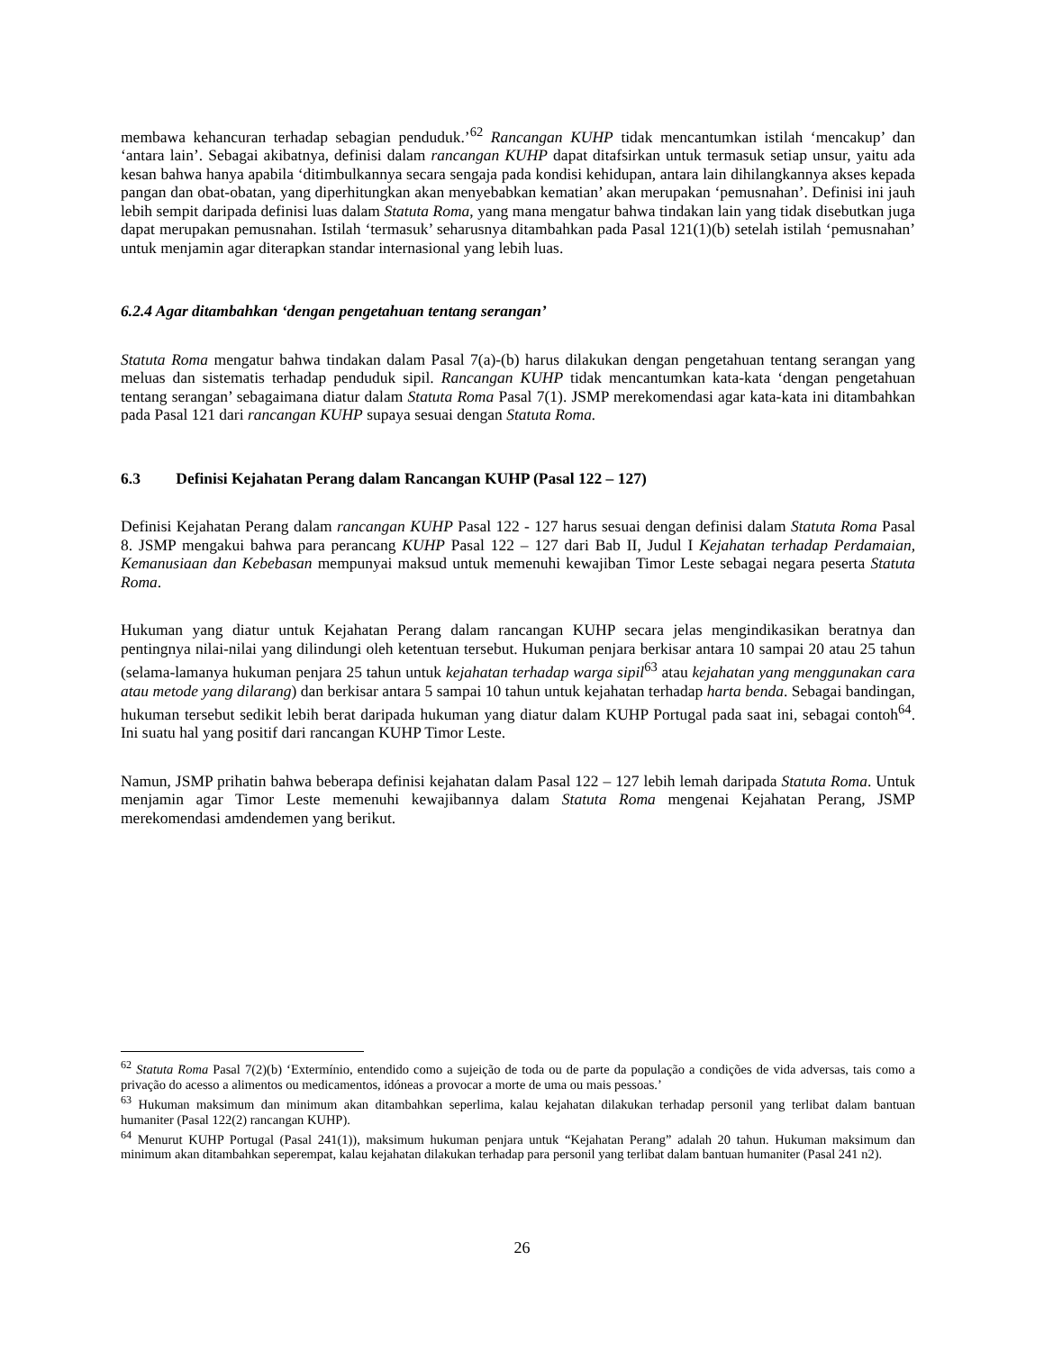membawa kehancuran terhadap sebagian penduduk.’<sup>62</sup> Rancangan KUHP tidak mencantumkan istilah ‘mencakup’ dan ‘antara lain’. Sebagai akibatnya, definisi dalam rancangan KUHP dapat ditafsirkan untuk termasuk setiap unsur, yaitu ada kesan bahwa hanya apabila ‘ditimbulkannya secara sengaja pada kondisi kehidupan, antara lain dihilangkannya akses kepada pangan dan obat-obatan, yang diperhitungkan akan menyebabkan kematian’ akan merupakan ‘pemusnahan’. Definisi ini jauh lebih sempit daripada definisi luas dalam Statuta Roma, yang mana mengatur bahwa tindakan lain yang tidak disebutkan juga dapat merupakan pemusnahan. Istilah ‘termasuk’ seharusnya ditambahkan pada Pasal 121(1)(b) setelah istilah ‘pemusnahan’ untuk menjamin agar diterapkan standar internasional yang lebih luas.
6.2.4 Agar ditambahkan ‘dengan pengetahuan tentang serangan’
Statuta Roma mengatur bahwa tindakan dalam Pasal 7(a)-(b) harus dilakukan dengan pengetahuan tentang serangan yang meluas dan sistematis terhadap penduduk sipil. Rancangan KUHP tidak mencantumkan kata-kata ‘dengan pengetahuan tentang serangan’ sebagaimana diatur dalam Statuta Roma Pasal 7(1). JSMP merekomendasi agar kata-kata ini ditambahkan pada Pasal 121 dari rancangan KUHP supaya sesuai dengan Statuta Roma.
6.3 Definisi Kejahatan Perang dalam Rancangan KUHP (Pasal 122 – 127)
Definisi Kejahatan Perang dalam rancangan KUHP Pasal 122 - 127 harus sesuai dengan definisi dalam Statuta Roma Pasal 8. JSMP mengakui bahwa para perancang KUHP Pasal 122 – 127 dari Bab II, Judul I Kejahatan terhadap Perdamaian, Kemanusiaan dan Kebebasan mempunyai maksud untuk memenuhi kewajiban Timor Leste sebagai negara peserta Statuta Roma.
Hukuman yang diatur untuk Kejahatan Perang dalam rancangan KUHP secara jelas mengindikasikan beratnya dan pentingnya nilai-nilai yang dilindungi oleh ketentuan tersebut. Hukuman penjara berkisar antara 10 sampai 20 atau 25 tahun (selama-lamanya hukuman penjara 25 tahun untuk kejahatan terhadap warga sipil<sup>63</sup> atau kejahatan yang menggunakan cara atau metode yang dilarang) dan berkisar antara 5 sampai 10 tahun untuk kejahatan terhadap harta benda. Sebagai bandingan, hukuman tersebut sedikit lebih berat daripada hukuman yang diatur dalam KUHP Portugal pada saat ini, sebagai contoh<sup>64</sup>. Ini suatu hal yang positif dari rancangan KUHP Timor Leste.
Namun, JSMP prihatin bahwa beberapa definisi kejahatan dalam Pasal 122 – 127 lebih lemah daripada Statuta Roma. Untuk menjamin agar Timor Leste memenuhi kewajibannya dalam Statuta Roma mengenai Kejahatan Perang, JSMP merekomendasi amdendemen yang berikut.
<sup>62</sup> Statuta Roma Pasal 7(2)(b) ‘Extermínio, entendido como a sujeição de toda ou de parte da população a condições de vida adversas, tais como a privação do acesso a alimentos ou medicamentos, idóneas a provocar a morte de uma ou mais pessoas.’
<sup>63</sup> Hukuman maksimum dan minimum akan ditambahkan seperlima, kalau kejahatan dilakukan terhadap personil yang terlibat dalam bantuan humaniter (Pasal 122(2) rancangan KUHP).
<sup>64</sup> Menurut KUHP Portugal (Pasal 241(1)), maksimum hukuman penjara untuk “Kejahatan Perang” adalah 20 tahun. Hukuman maksimum dan minimum akan ditambahkan seperempat, kalau kejahatan dilakukan terhadap para personil yang terlibat dalam bantuan humaniter (Pasal 241 n2).
26